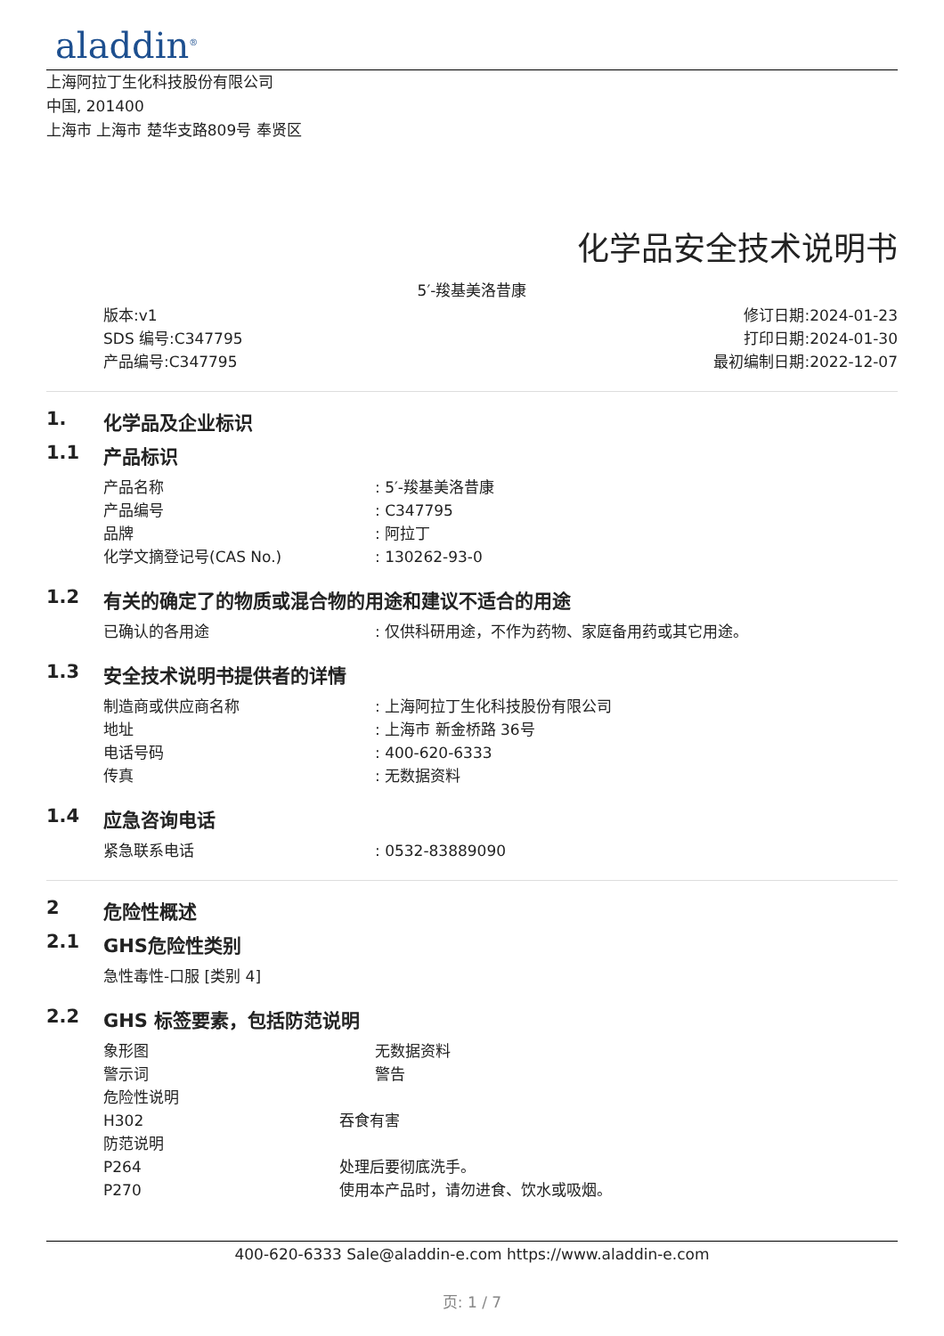aladdin<sup>®</sup>
上海阿拉丁生化科技股份有限公司
中国, 201400
上海市 上海市 楚华支路809号 奉贤区
化学品安全技术说明书
5′-羧基美洛昔康
版本:v1
SDS 编号:C347795
产品编号:C347795
修订日期:2024-01-23
打印日期:2024-01-30
最初编制日期:2022-12-07
1. 化学品及企业标识
1.1 产品标识
产品名称 : 5′-羧基美洛昔康
产品编号 : C347795
品牌 : 阿拉丁
化学文摘登记号(CAS No.) : 130262-93-0
1.2 有关的确定了的物质或混合物的用途和建议不适合的用途
已确认的各用途 : 仅供科研用途，不作为药物、家庭备用药或其它用途。
1.3 安全技术说明书提供者的详情
制造商或供应商名称 : 上海阿拉丁生化科技股份有限公司
地址 : 上海市 新金桥路 36号
电话号码 : 400-620-6333
传真 : 无数据资料
1.4 应急咨询电话
紧急联系电话 : 0532-83889090
2 危险性概述
2.1 GHS危险性类别
急性毒性-口服 [类别 4]
2.2 GHS 标签要素，包括防范说明
象形图 无数据资料
警示词 警告
危险性说明
H302 吞食有害
防范说明
P264 处理后要彻底洗手。
P270 使用本产品时，请勿进食、饮水或吸烟。
400-620-6333 Sale@aladdin-e.com https://www.aladdin-e.com
页: 1 / 7